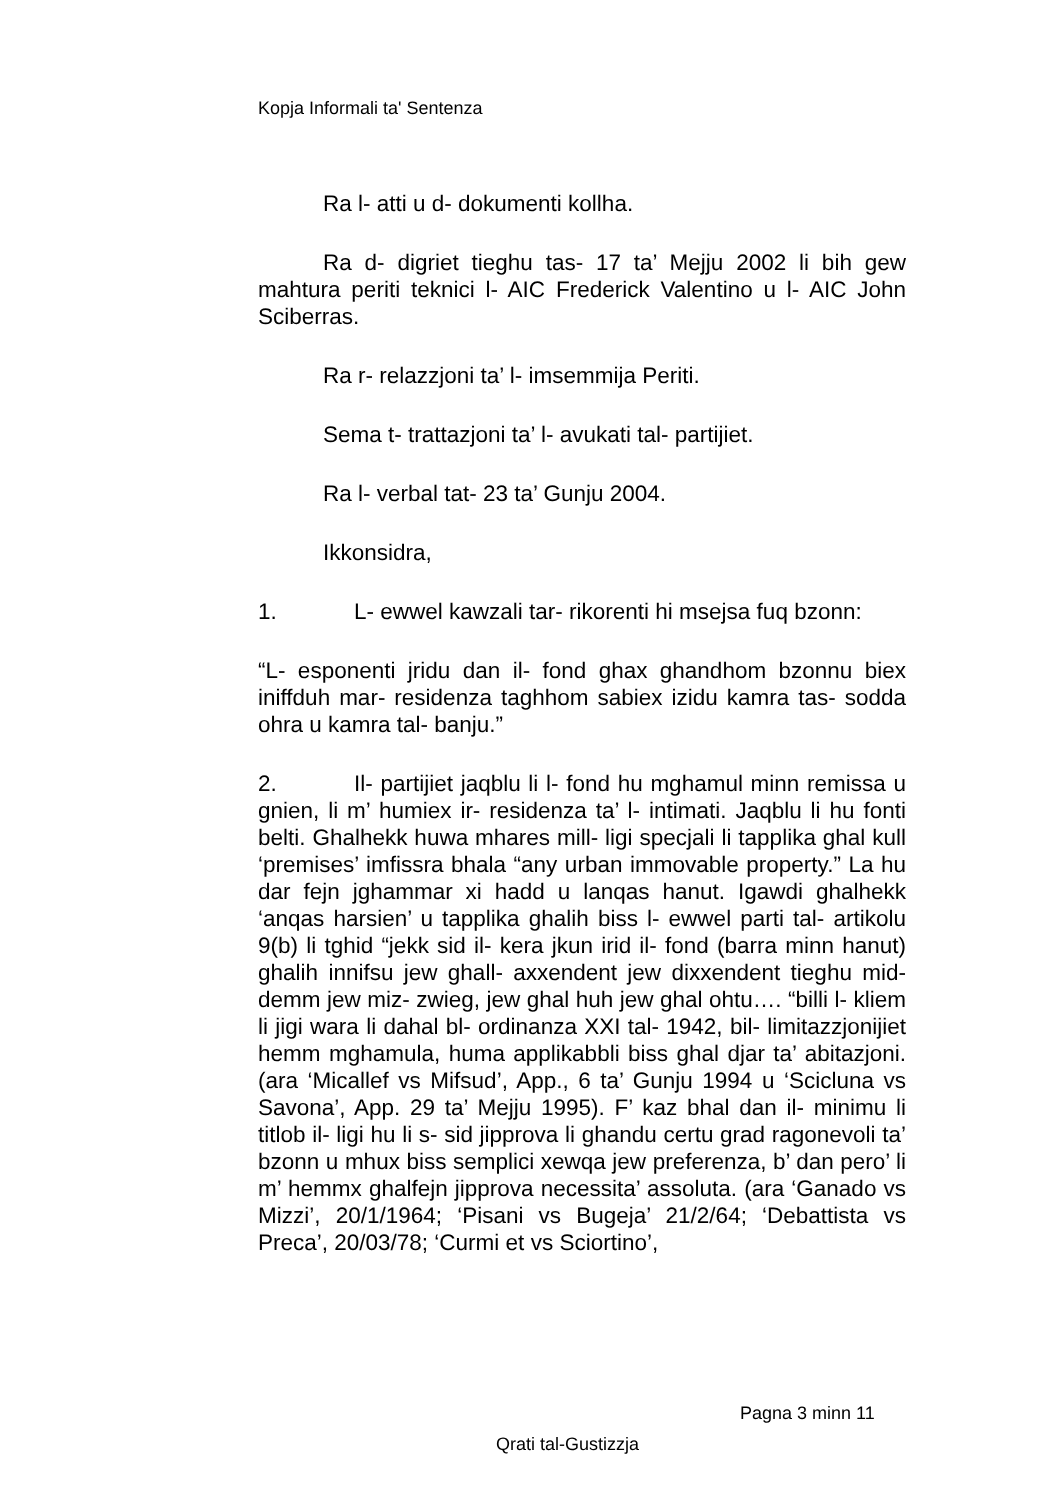Kopja Informali ta' Sentenza
Ra l- atti u d- dokumenti kollha.
Ra d- digriet tieghu tas- 17 ta’ Mejju 2002 li bih gew mahtura periti teknici l- AIC Frederick Valentino u l- AIC John Sciberras.
Ra r- relazzjoni ta’ l- imsemmija Periti.
Sema t- trattazjoni ta’ l- avukati tal- partijiet.
Ra l- verbal tat- 23 ta’ Gunju 2004.
Ikkonsidra,
1. L- ewwel kawzali tar- rikorenti hi msejsa fuq bzonn:
“L- esponenti jridu dan il- fond ghax ghandhom bzonnu biex iniffduh mar- residenza taghhom sabiex izidu kamra tas- sodda ohra u kamra tal- banju.”
2. Il- partijiet jaqblu li l- fond hu mghamul minn remissa u gnien, li m’ humiex ir- residenza ta’ l- intimati. Jaqblu li hu fonti belti. Ghalhekk huwa mhares mill- ligi specjali li tapplika ghal kull ‘premises’ imfissra bhala “any urban immovable property.” La hu dar fejn jghammar xi hadd u lanqas hanut. Igawdi ghalhekk ‘anqas harsien’ u tapplika ghalih biss l- ewwel parti tal- artikolu 9(b) li tghid “jekk sid il- kera jkun irid il- fond (barra minn hanut) ghalih innifsu jew ghall- axxendent jew dixxendent tieghu mid- demm jew miz- zwieg, jew ghal huh jew ghal ohtu…. “billi l- kliem li jigi wara li dahal bl- ordinanza XXI tal- 1942, bil- limitazzjonijiet hemm mghamula, huma applikabbli biss ghal djar ta’ abitazjoni. (ara ‘Micallef vs Mifsud’, App., 6 ta’ Gunju 1994 u ‘Scicluna vs Savona’, App. 29 ta’ Mejju 1995). F’ kaz bhal dan il- minimu li titlob il- ligi hu li s- sid jipprova li ghandu certu grad ragonevoli ta’ bzonn u mhux biss semplici xewqa jew preferenza, b’ dan pero’ li m’ hemmx ghalfejn jipprova necessita’ assoluta. (ara ‘Ganado vs Mizzi’, 20/1/1964; ‘Pisani vs Bugeja’ 21/2/64; ‘Debattista vs Preca’, 20/03/78; ‘Curmi et vs Sciortino’,
Pagna 3 minn 11
Qrati tal-Gustizzja